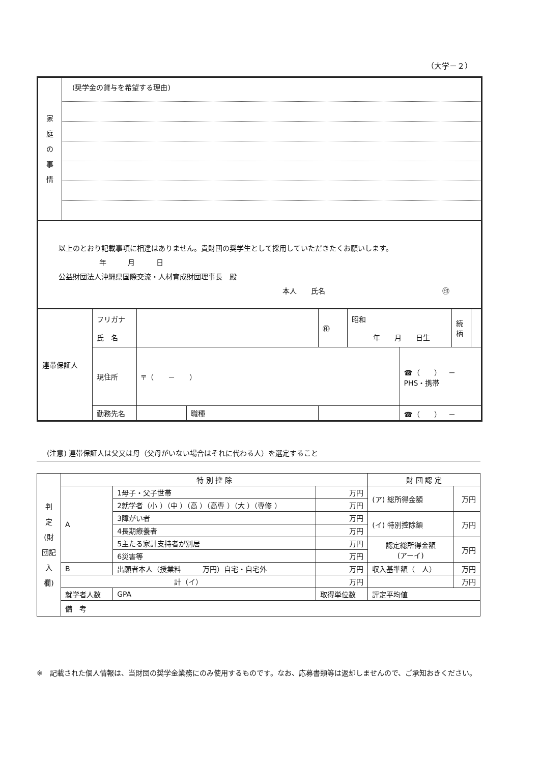（大学－２）
| 家 庭 の 事 情 | (奨学金の貸与を希望する理由) |
| 以上のとおり記載事項に相違はありません。貴財団の奨学生として採用していただきたくお願いします。 年 月 日 公益財団法人沖縄県国際交流・人材育成財団理事長 殿 本人 氏名 ㊞ | |
| 連帯保証人 | フリガナ 氏 名 | | | ㊞ | 昭和 年 月 日生 | | 続 柄 | |
| | 現住所 | 〒（ － ） | | | | ☎（ ） － PHS・携帯 | | |
| | 勤務先名 | | 職種 | | | ☎（ ） － | | |
(注意) 連帯保証人は父又は母（父母がいない場合はそれに代わる人）を選定すること
| 判 定 (財団記入欄) | 特 別 控 除 | | | | 財 団 認 定 | |
| | A | 1母子・父子世帯 | | 万円 | (ア) 総所得金額 | 万円 |
| | | 2就学者（小 ）（中 ）（高 ）（高専 ）（大 ）（専修 ） | | 万円 | | |
| | | 3障がい者 | | 万円 | (イ) 特別控除額 | 万円 |
| | | 4長期療養者 | | 万円 | | |
| | | 5主たる家計支持者が別居 | | 万円 | 認定総所得金額 (アーイ) | 万円 |
| | | 6災害等 | | 万円 | | |
| | B | 出願者本人（授業料 万円）自宅・自宅外 | | 万円 | 収入基準額（ 人） | 万円 |
| | 計（イ） | | | 万円 | | 万円 |
| | 就学者人数 | | GPA | 取得単位数 | 評定平均値 | |
| | 備 考 | | | | | |
※　記載された個人情報は、当財団の奨学金業務にのみ使用するものです。なお、応募書類等は返却しませんので、ご承知おきください。